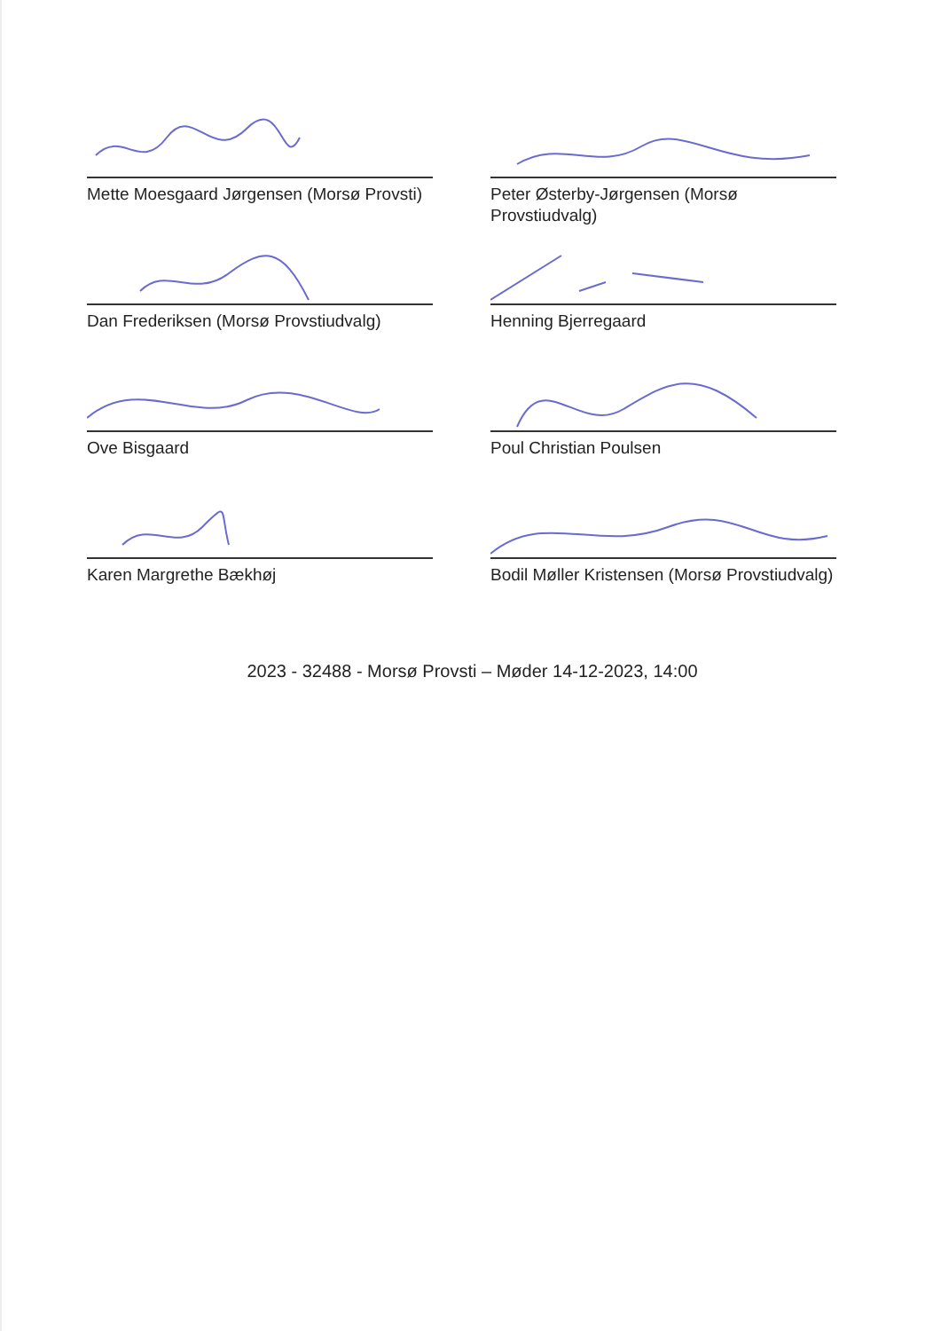Mette Moesgaard Jørgensen (Morsø Provsti)
Peter Østerby-Jørgensen (Morsø Provstiudvalg)
Dan Frederiksen (Morsø Provstiudvalg)
Henning Bjerregaard
Ove Bisgaard
Poul Christian Poulsen
Karen Margrethe Bækhøj
Bodil Møller Kristensen (Morsø Provstiudvalg)
2023 - 32488 - Morsø Provsti – Møder 14-12-2023, 14:00